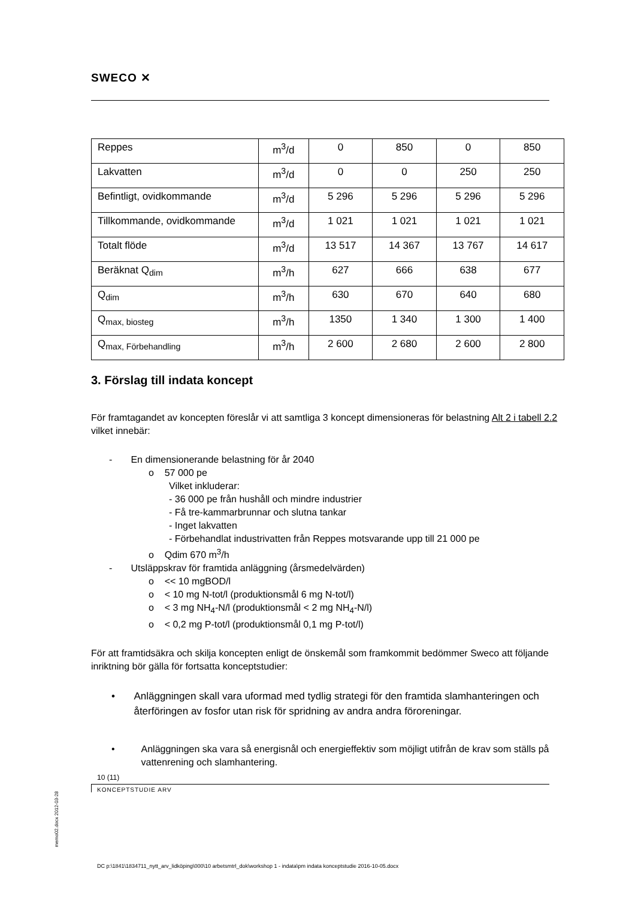SWECO ✕
| Reppes | m<sup>3</sup>/d | 0 | 850 | 0 | 850 |
| Lakvatten | m<sup>3</sup>/d | 0 | 0 | 250 | 250 |
| Befintligt, ovidkommande | m<sup>3</sup>/d | 5 296 | 5 296 | 5 296 | 5 296 |
| Tillkommande, ovidkommande | m<sup>3</sup>/d | 1 021 | 1 021 | 1 021 | 1 021 |
| Totalt flöde | m<sup>3</sup>/d | 13 517 | 14 367 | 13 767 | 14 617 |
| Beräknat Q<sub>dim</sub> | m<sup>3</sup>/h | 627 | 666 | 638 | 677 |
| Q<sub>dim</sub> | m<sup>3</sup>/h | 630 | 670 | 640 | 680 |
| Q<sub>max, biosteg</sub> | m<sup>3</sup>/h | 1350 | 1 340 | 1 300 | 1 400 |
| Q<sub>max, Förbehandling</sub> | m<sup>3</sup>/h | 2 600 | 2 680 | 2 600 | 2 800 |
3. Förslag till indata koncept
För framtagandet av koncepten föreslår vi att samtliga 3 koncept dimensioneras för belastning Alt 2 i tabell 2.2 vilket innebär:
- En dimensionerande belastning för år 2040
o 57 000 pe
Vilket inkluderar:
- 36 000 pe från hushåll och mindre industrier
- Få tre-kammarbrunnar och slutna tankar
- Inget lakvatten
- Förbehandlat industrivatten från Reppes motsvarande upp till 21 000 pe
o Qdim 670 m<sup>3</sup>/h
- Utsläppskrav för framtida anläggning (årsmedelvärden)
o << 10 mgBOD/l
o < 10 mg N-tot/l (produktionsmål 6 mg N-tot/l)
o < 3 mg NH<sub>4</sub>-N/l (produktionsmål < 2 mg NH<sub>4</sub>-N/l)
o < 0,2 mg P-tot/l (produktionsmål 0,1 mg P-tot/l)
För att framtidsäkra och skilja koncepten enligt de önskemål som framkommit bedömmer Sweco att följande inriktning bör gälla för fortsatta konceptstudier:
• Anläggningen skall vara uformad med tydlig strategi för den framtida slamhanteringen och återföringen av fosfor utan risk för spridning av andra andra föroreningar.
• Anläggningen ska vara så energisnål och energieffektiv som möjligt utifrån de krav som ställs på vattenrening och slamhantering.
10 (11)
KONCEPTSTUDIE ARV
memo02.docx 2012-03-28
DC p:\1841\1834711_nytt_arv_lidköping\000\10 arbetsmtrl_dok\workshop 1 - indata\pm indata konceptstudie 2016-10-05.docx